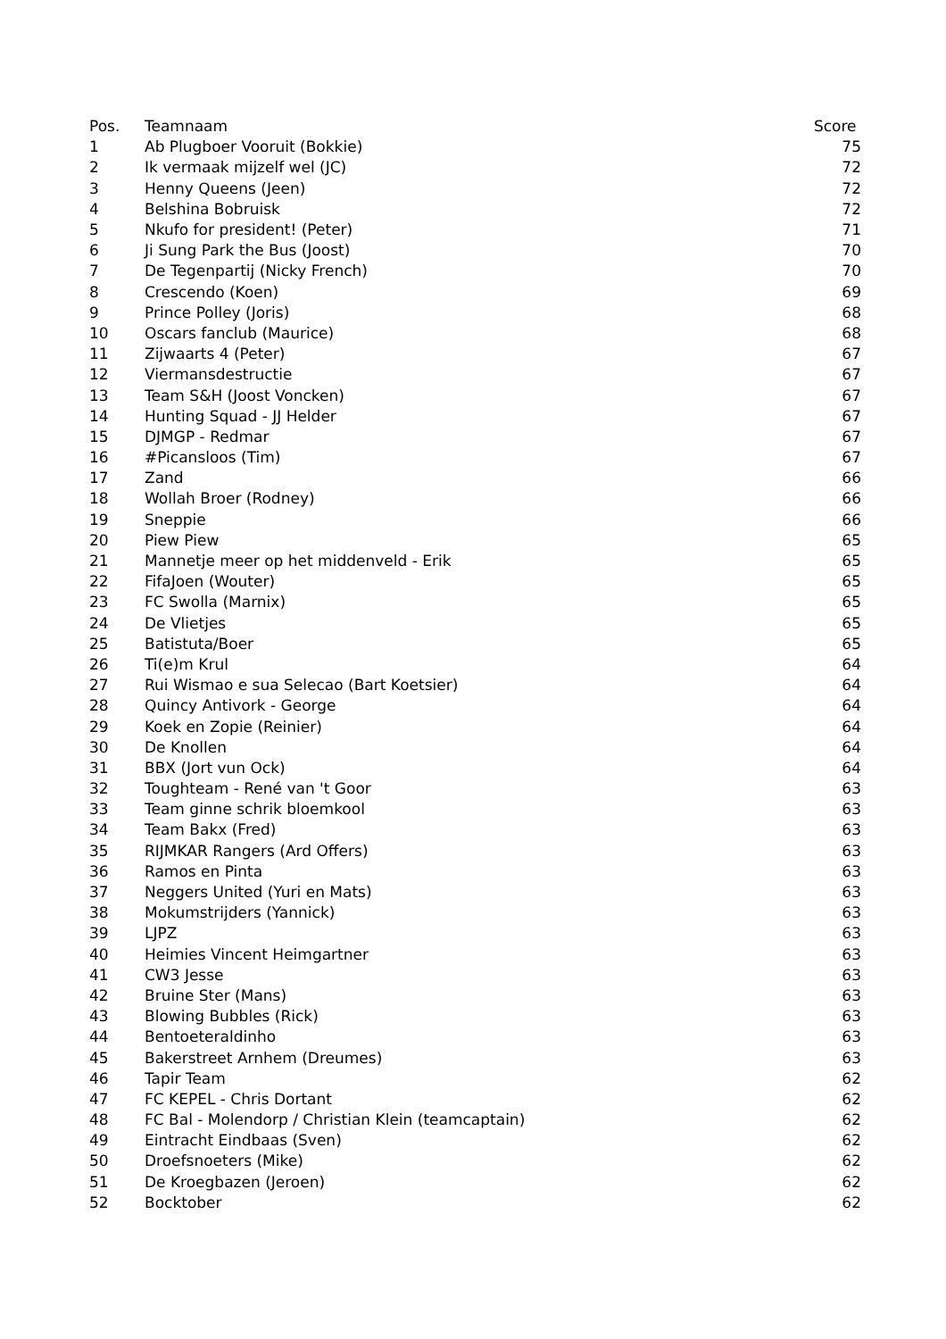| Pos. | Teamnaam | Score |
| --- | --- | --- |
| 1 | Ab Plugboer Vooruit (Bokkie) | 75 |
| 2 | Ik vermaak mijzelf wel (JC) | 72 |
| 3 | Henny Queens (Jeen) | 72 |
| 4 | Belshina Bobruisk | 72 |
| 5 | Nkufo for president! (Peter) | 71 |
| 6 | Ji Sung Park the Bus (Joost) | 70 |
| 7 | De Tegenpartij (Nicky French) | 70 |
| 8 | Crescendo (Koen) | 69 |
| 9 | Prince Polley (Joris) | 68 |
| 10 | Oscars fanclub (Maurice) | 68 |
| 11 | Zijwaarts 4 (Peter) | 67 |
| 12 | Viermansdestructie | 67 |
| 13 | Team S&H (Joost Voncken) | 67 |
| 14 | Hunting Squad - JJ Helder | 67 |
| 15 | DJMGP - Redmar | 67 |
| 16 | #Picansloos (Tim) | 67 |
| 17 | Zand | 66 |
| 18 | Wollah Broer (Rodney) | 66 |
| 19 | Sneppie | 66 |
| 20 | Piew Piew | 65 |
| 21 | Mannetje meer op het middenveld - Erik | 65 |
| 22 | FifaJoen (Wouter) | 65 |
| 23 | FC Swolla (Marnix) | 65 |
| 24 | De Vlietjes | 65 |
| 25 | Batistuta/Boer | 65 |
| 26 | Ti(e)m Krul | 64 |
| 27 | Rui Wismao e sua Selecao (Bart Koetsier) | 64 |
| 28 | Quincy Antivork - George | 64 |
| 29 | Koek en Zopie (Reinier) | 64 |
| 30 | De Knollen | 64 |
| 31 | BBX (Jort vun Ock) | 64 |
| 32 | Toughteam - René van 't Goor | 63 |
| 33 | Team ginne schrik bloemkool | 63 |
| 34 | Team Bakx (Fred) | 63 |
| 35 | RIJMKAR Rangers (Ard Offers) | 63 |
| 36 | Ramos en Pinta | 63 |
| 37 | Neggers United (Yuri en Mats) | 63 |
| 38 | Mokumstrijders (Yannick) | 63 |
| 39 | LJPZ | 63 |
| 40 | Heimies Vincent Heimgartner | 63 |
| 41 | CW3 Jesse | 63 |
| 42 | Bruine Ster (Mans) | 63 |
| 43 | Blowing Bubbles (Rick) | 63 |
| 44 | Bentoeteraldinho | 63 |
| 45 | Bakerstreet Arnhem (Dreumes) | 63 |
| 46 | Tapir Team | 62 |
| 47 | FC KEPEL - Chris Dortant | 62 |
| 48 | FC Bal - Molendorp / Christian Klein (teamcaptain) | 62 |
| 49 | Eintracht Eindbaas (Sven) | 62 |
| 50 | Droefsnoeters (Mike) | 62 |
| 51 | De Kroegbazen (Jeroen) | 62 |
| 52 | Bocktober | 62 |